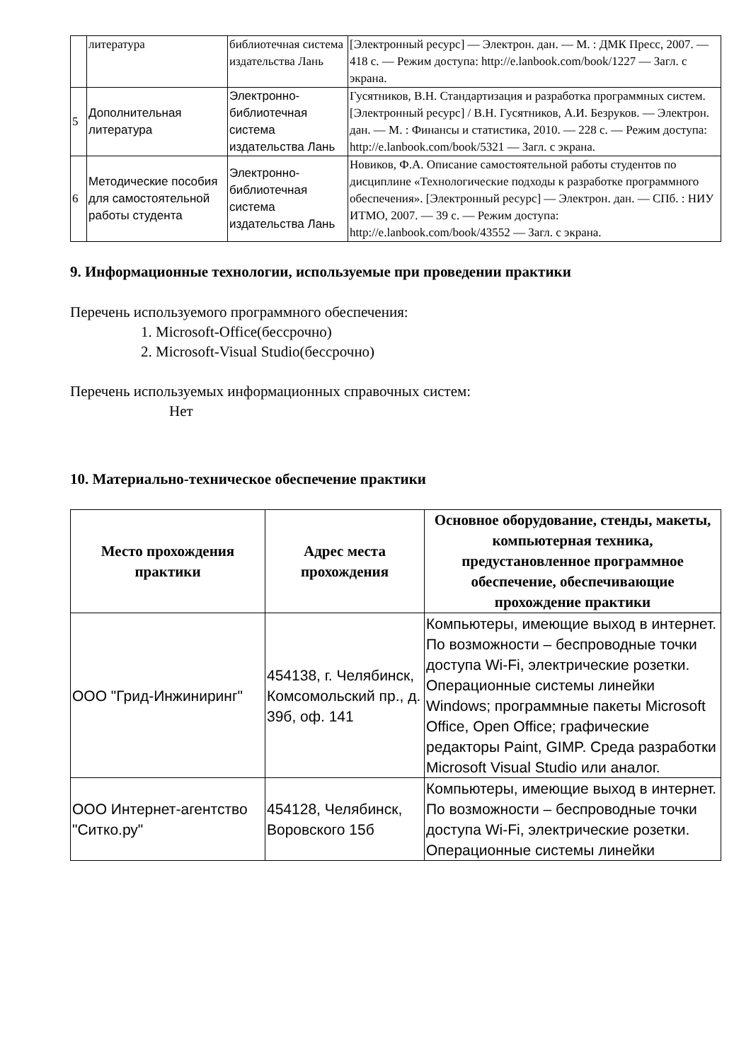| | литература | библиотечная система издательства Лань | [Электронный ресурс] — Электрон. дан. — М. : ДМК Пресс, 2007. — 418 с. — Режим доступа: http://e.lanbook.com/book/1227 — Загл. с экрана. |
| 5 | Дополнительная литература | Электронно-библиотечная система издательства Лань | Гусятников, В.Н. Стандартизация и разработка программных систем. [Электронный ресурс] / В.Н. Гусятников, А.И. Безруков. — Электрон. дан. — М. : Финансы и статистика, 2010. — 228 с. — Режим доступа: http://e.lanbook.com/book/5321 — Загл. с экрана. |
| 6 | Методические пособия для самостоятельной работы студента | Электронно-библиотечная система издательства Лань | Новиков, Ф.А. Описание самостоятельной работы студентов по дисциплине «Технологические подходы к разработке программного обеспечения». [Электронный ресурс] — Электрон. дан. — СПб. : НИУ ИТМО, 2007. — 39 с. — Режим доступа: http://e.lanbook.com/book/43552 — Загл. с экрана. |
9. Информационные технологии, используемые при проведении практики
Перечень используемого программного обеспечения:
1. Microsoft-Office(бессрочно)
2. Microsoft-Visual Studio(бессрочно)
Перечень используемых информационных справочных систем:
Нет
10. Материально-техническое обеспечение практики
| Место прохождения практики | Адрес места прохождения | Основное оборудование, стенды, макеты, компьютерная техника, предустановленное программное обеспечение, обеспечивающие прохождение практики |
| --- | --- | --- |
| ООО "Грид-Инжиниринг" | 454138, г. Челябинск, Комсомольский пр., д. 39б, оф. 141 | Компьютеры, имеющие выход в интернет. По возможности – беспроводные точки доступа Wi-Fi, электрические розетки. Операционные системы линейки Windows; программные пакеты Microsoft Office, Open Office; графические редакторы Paint, GIMP. Среда разработки Microsoft Visual Studio или аналог. |
| ООО Интернет-агентство "Ситко.ру" | 454128, Челябинск, Воровского 15б | Компьютеры, имеющие выход в интернет. По возможности – беспроводные точки доступа Wi-Fi, электрические розетки. Операционные системы линейки |